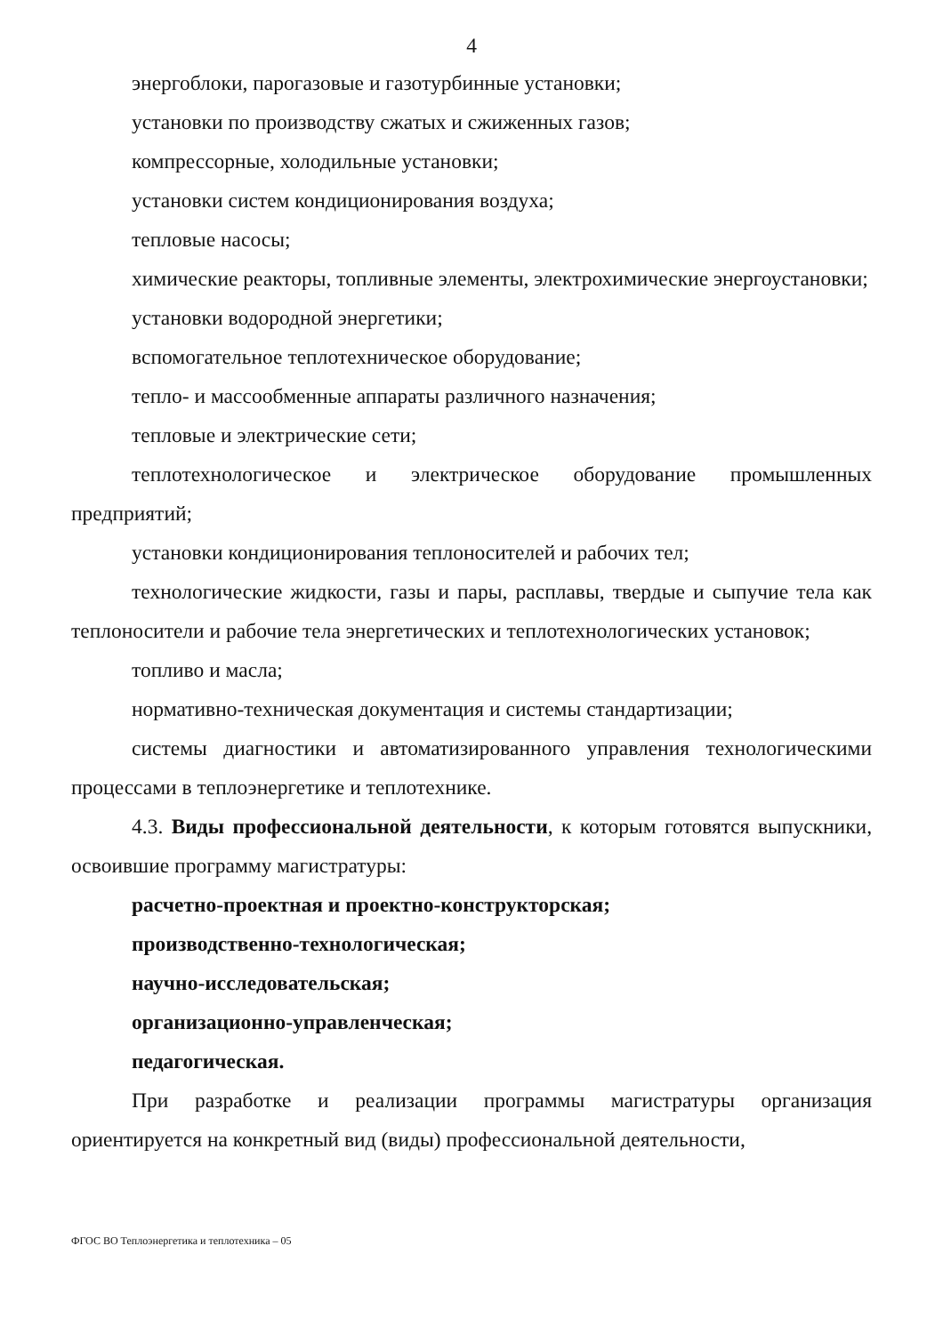4
энергоблоки, парогазовые и газотурбинные установки;
установки по производству сжатых и сжиженных газов;
компрессорные, холодильные установки;
установки систем кондиционирования воздуха;
тепловые насосы;
химические реакторы, топливные элементы, электрохимические энергоустановки;
установки водородной энергетики;
вспомогательное теплотехническое оборудование;
тепло- и массообменные аппараты различного назначения;
тепловые и электрические сети;
теплотехнологическое и электрическое оборудование промышленных предприятий;
установки кондиционирования теплоносителей и рабочих тел;
технологические жидкости, газы и пары, расплавы, твердые и сыпучие тела как теплоносители и рабочие тела энергетических и теплотехнологических установок;
топливо и масла;
нормативно-техническая документация и системы стандартизации;
системы диагностики и автоматизированного управления технологическими процессами в теплоэнергетике и теплотехнике.
4.3. Виды профессиональной деятельности, к которым готовятся выпускники, освоившие программу магистратуры:
расчетно-проектная и проектно-конструкторская;
производственно-технологическая;
научно-исследовательская;
организационно-управленческая;
педагогическая.
При разработке и реализации программы магистратуры организация ориентируется на конкретный вид (виды) профессиональной деятельности,
ФГОС ВО Теплоэнергетика и теплотехника – 05